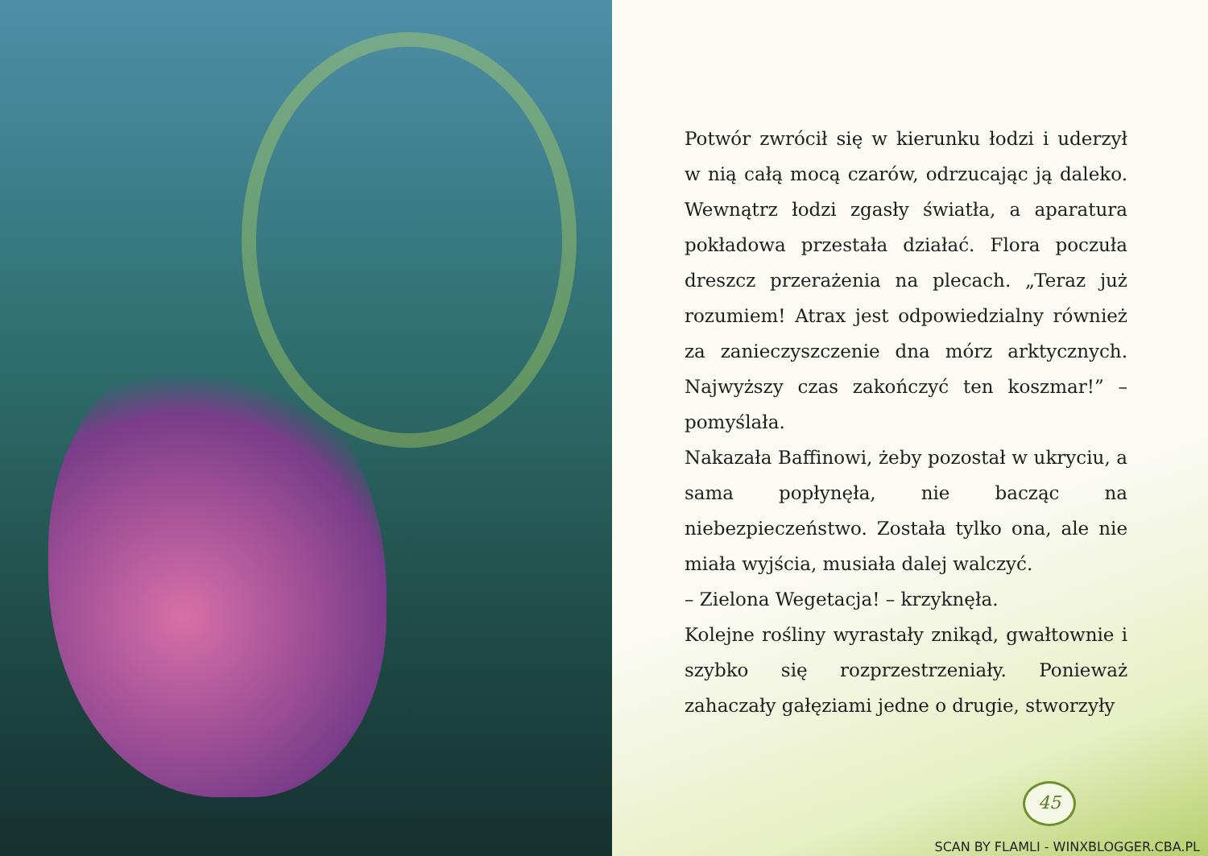Potwór zwrócił się w kierunku łodzi i uderzył w nią całą mocą czarów, odrzucając ją daleko. Wewnątrz łodzi zgasły światła, a aparatura pokładowa przestała działać. Flora poczuła dreszcz przerażenia na plecach. „Teraz już rozumiem! Atrax jest odpowiedzialny również za zanieczyszczenie dna mórz arktycznych. Najwyższy czas zakończyć ten koszmar!” – pomyślała.
Nakazała Baffinowi, żeby pozostał w ukryciu, a sama popłynęła, nie bacząc na niebezpieczeństwo. Została tylko ona, ale nie miała wyjścia, musiała dalej walczyć.
– Zielona Wegetacja! – krzyknęła.
Kolejne rośliny wyrastały znikąd, gwałtownie i szybko się rozprzestrzeniały. Ponieważ zahaczały gałęziami jedne o drugie, stworzyły
45
SCAN BY FLAMLI - WINXBLOGGER.CBA.PL